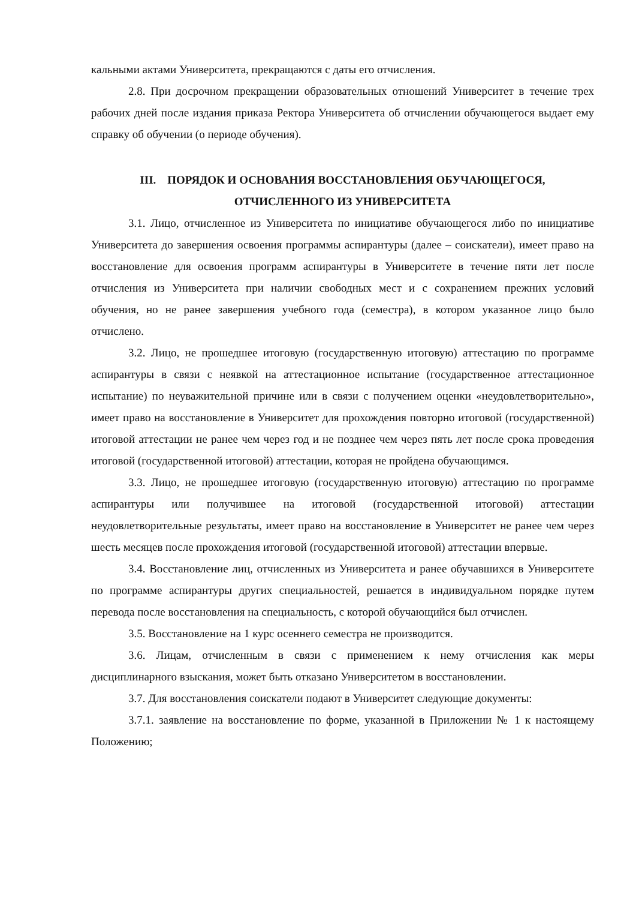кальными актами Университета, прекращаются с даты его отчисления.
2.8. При досрочном прекращении образовательных отношений Университет в течение трех рабочих дней после издания приказа Ректора Университета об отчислении обучающегося выдает ему справку об обучении (о периоде обучения).
III. ПОРЯДОК И ОСНОВАНИЯ ВОССТАНОВЛЕНИЯ ОБУЧАЮЩЕГОСЯ,
ОТЧИСЛЕННОГО ИЗ УНИВЕРСИТЕТА
3.1. Лицо, отчисленное из Университета по инициативе обучающегося либо по инициативе Университета до завершения освоения программы аспирантуры (далее – соискатели), имеет право на восстановление для освоения программ аспирантуры в Университете в течение пяти лет после отчисления из Университета при наличии свободных мест и с сохранением прежних условий обучения, но не ранее завершения учебного года (семестра), в котором указанное лицо было отчислено.
3.2. Лицо, не прошедшее итоговую (государственную итоговую) аттестацию по программе аспирантуры в связи с неявкой на аттестационное испытание (государственное аттестационное испытание) по неуважительной причине или в связи с получением оценки «неудовлетворительно», имеет право на восстановление в Университет для прохождения повторно итоговой (государственной) итоговой аттестации не ранее чем через год и не позднее чем через пять лет после срока проведения итоговой (государственной итоговой) аттестации, которая не пройдена обучающимся.
3.3. Лицо, не прошедшее итоговую (государственную итоговую) аттестацию по программе аспирантуры или получившее на итоговой (государственной итоговой) аттестации неудовлетворительные результаты, имеет право на восстановление в Университет не ранее чем через шесть месяцев после прохождения итоговой (государственной итоговой) аттестации впервые.
3.4. Восстановление лиц, отчисленных из Университета и ранее обучавшихся в Университете по программе аспирантуры других специальностей, решается в индивидуальном порядке путем перевода после восстановления на специальность, с которой обучающийся был отчислен.
3.5. Восстановление на 1 курс осеннего семестра не производится.
3.6. Лицам, отчисленным в связи с применением к нему отчисления как меры дисциплинарного взыскания, может быть отказано Университетом в восстановлении.
3.7. Для восстановления соискатели подают в Университет следующие документы:
3.7.1. заявление на восстановление по форме, указанной в Приложении № 1 к настоящему Положению;